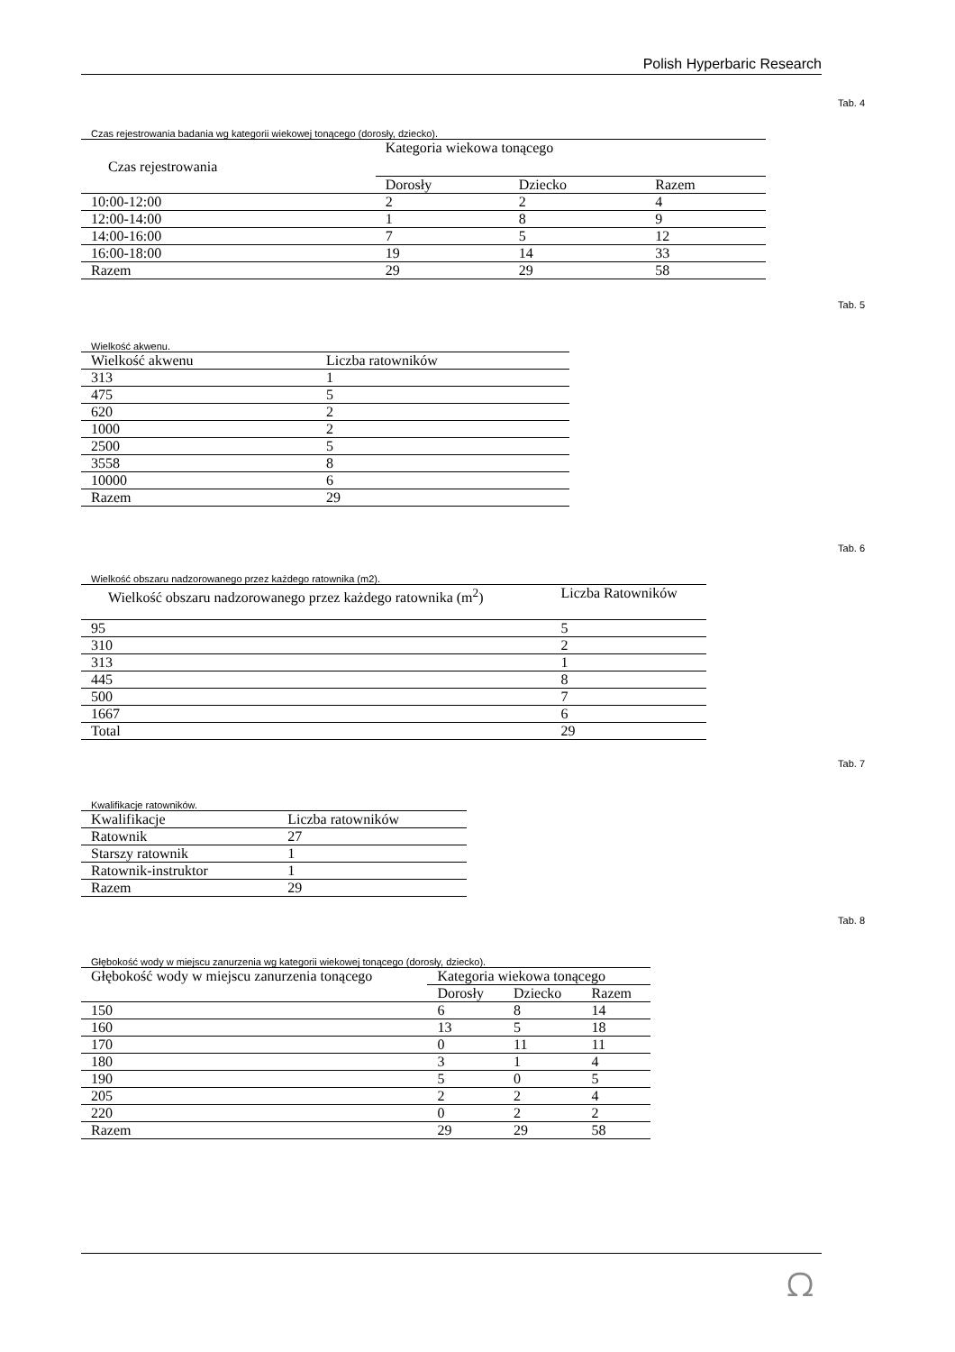Polish Hyperbaric Research
Tab. 4
Czas rejestrowania badania wg kategorii wiekowej tonącego (dorosły, dziecko).
| Czas rejestrowania | Kategoria wiekowa tonącego | | |
| --- | --- | --- | --- |
| | Dorosły | Dziecko | Razem |
| 10:00-12:00 | 2 | 2 | 4 |
| 12:00-14:00 | 1 | 8 | 9 |
| 14:00-16:00 | 7 | 5 | 12 |
| 16:00-18:00 | 19 | 14 | 33 |
| Razem | 29 | 29 | 58 |
Tab. 5
Wielkość akwenu.
| Wielkość akwenu | Liczba ratowników |
| --- | --- |
| 313 | 1 |
| 475 | 5 |
| 620 | 2 |
| 1000 | 2 |
| 2500 | 5 |
| 3558 | 8 |
| 10000 | 6 |
| Razem | 29 |
Tab. 6
Wielkość obszaru nadzorowanego przez każdego ratownika (m2).
| Wielkość obszaru nadzorowanego przez każdego ratownika (m<sup>2</sup>) | Liczba Ratowników |
| --- | --- |
| 95 | 5 |
| 310 | 2 |
| 313 | 1 |
| 445 | 8 |
| 500 | 7 |
| 1667 | 6 |
| Total | 29 |
Tab. 7
Kwalifikacje ratowników.
| Kwalifikacje | Liczba ratowników |
| --- | --- |
| Ratownik | 27 |
| Starszy ratownik | 1 |
| Ratownik-instruktor | 1 |
| Razem | 29 |
Tab. 8
Głębokość wody w miejscu zanurzenia wg kategorii wiekowej tonącego (dorosły, dziecko).
| Głębokość wody w miejscu zanurzenia tonącego | Kategoria wiekowa tonącego | | |
| --- | --- | --- | --- |
| | Dorosły | Dziecko | Razem |
| 150 | 6 | 8 | 14 |
| 160 | 13 | 5 | 18 |
| 170 | 0 | 11 | 11 |
| 180 | 3 | 1 | 4 |
| 190 | 5 | 0 | 5 |
| 205 | 2 | 2 | 4 |
| 220 | 0 | 2 | 2 |
| Razem | 29 | 29 | 58 |
ᘯ